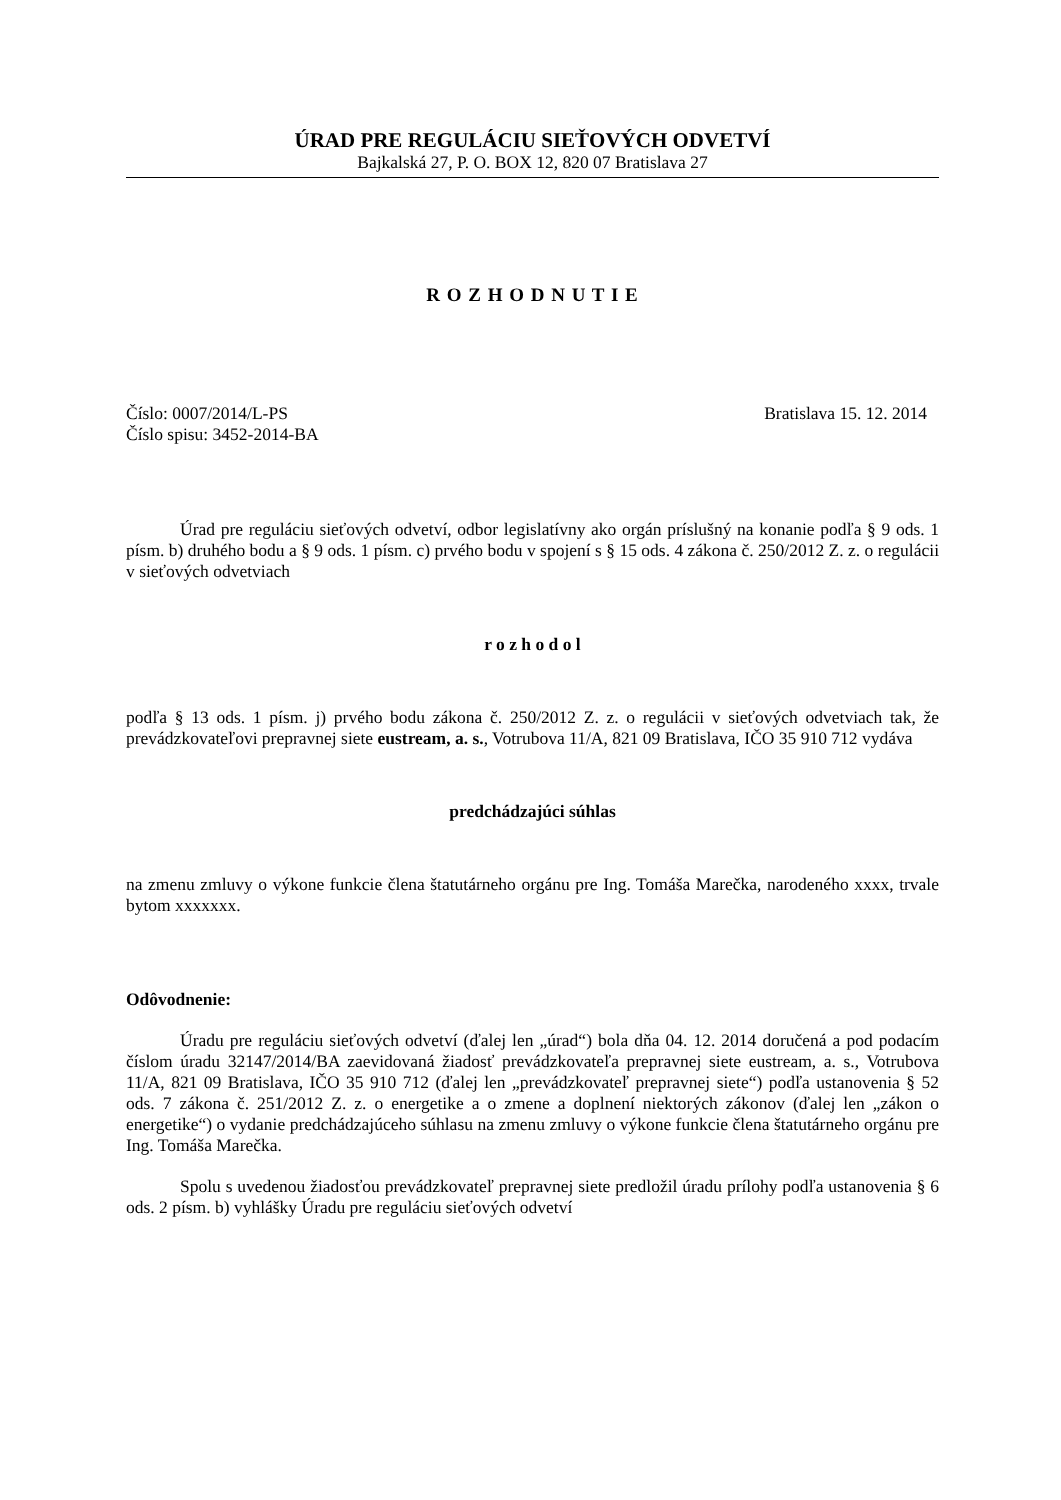ÚRAD PRE REGULÁCIU SIEŤOVÝCH ODVETVÍ
Bajkalská 27, P. O. BOX 12, 820 07 Bratislava 27
R O Z H O D N U T I E
Číslo: 0007/2014/L-PS
Číslo spisu: 3452-2014-BA
Bratislava 15. 12. 2014
Úrad pre reguláciu sieťových odvetví, odbor legislatívny ako orgán príslušný na konanie podľa § 9 ods. 1 písm. b) druhého bodu a § 9 ods. 1 písm. c) prvého bodu v spojení s § 15 ods. 4 zákona č. 250/2012 Z. z. o regulácii v sieťových odvetviach
r o z h o d o l
podľa § 13 ods. 1 písm. j) prvého bodu zákona č. 250/2012 Z. z. o regulácii v sieťových odvetviach tak, že prevádzkovateľovi prepravnej siete eustream, a. s., Votrubova 11/A, 821 09 Bratislava, IČO 35 910 712 vydáva
predchádzajúci súhlas
na zmenu zmluvy o výkone funkcie člena štatutárneho orgánu pre Ing. Tomáša Marečka, narodeného xxxx, trvale bytom xxxxxxx.
Odôvodnenie:
Úradu pre reguláciu sieťových odvetví (ďalej len „úrad“) bola dňa 04. 12. 2014 doručená a pod podacím číslom úradu 32147/2014/BA zaevidovaná žiadosť prevádzkovateľa prepravnej siete eustream, a. s., Votrubova 11/A, 821 09 Bratislava, IČO 35 910 712 (ďalej len „prevádzkovateľ prepravnej siete“) podľa ustanovenia § 52 ods. 7 zákona č. 251/2012 Z. z. o energetike a o zmene a doplnení niektorých zákonov (ďalej len „zákon o energetike“) o vydanie predchádzajúceho súhlasu na zmenu zmluvy o výkone funkcie člena štatutárneho orgánu pre Ing. Tomáša Marečka.
Spolu s uvedenou žiadosťou prevádzkovateľ prepravnej siete predložil úradu prílohy podľa ustanovenia § 6 ods. 2 písm. b) vyhlášky Úradu pre reguláciu sieťových odvetví